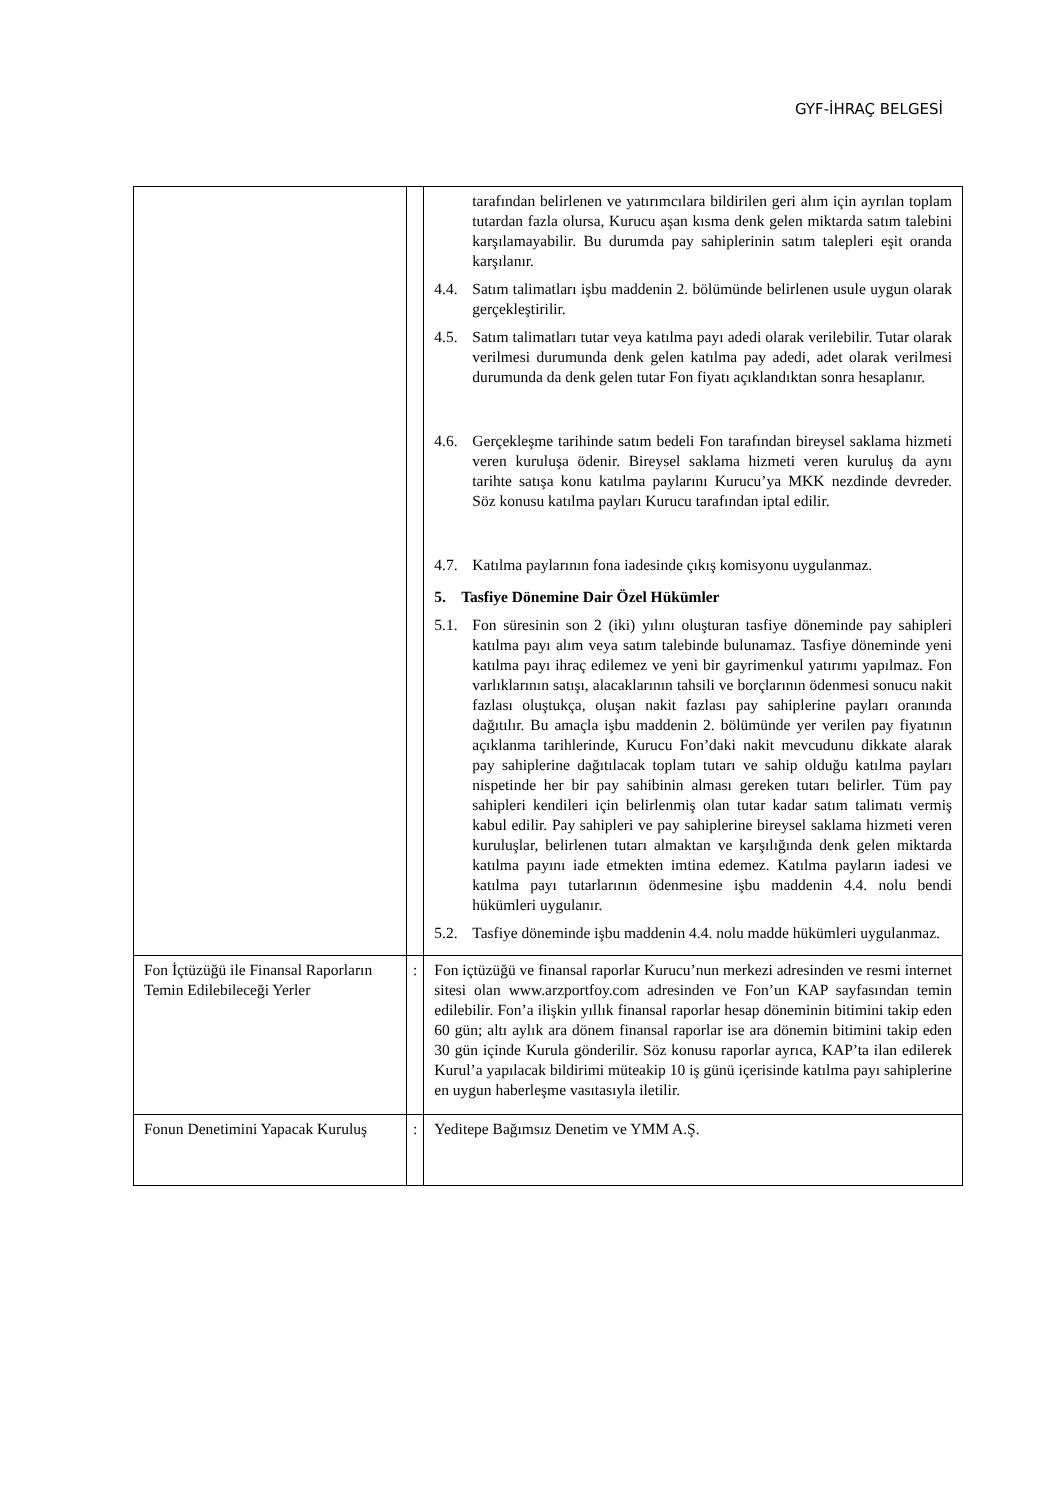GYF-İHRAÇ BELGESİ
| | | tarafından belirlenen ve yatırımcılara bildirilen geri alım için ayrılan toplam tutardan fazla olursa, Kurucu aşan kısma denk gelen miktarda satım talebini karşılamayabilir. Bu durumda pay sahiplerinin satım talepleri eşit oranda karşılanır. 4.4. Satım talimatları işbu maddenin 2. bölümünde belirlenen usule uygun olarak gerçekleştirilir. 4.5. Satım talimatları tutar veya katılma payı adedi olarak verilebilir. Tutar olarak verilmesi durumunda denk gelen katılma pay adedi, adet olarak verilmesi durumunda da denk gelen tutar Fon fiyatı açıklandıktan sonra hesaplanır. 4.6. Gerçekleşme tarihinde satım bedeli Fon tarafından bireysel saklama hizmeti veren kuruluşa ödenir. Bireysel saklama hizmeti veren kuruluş da aynı tarihte satışa konu katılma paylarını Kurucu’ya MKK nezdinde devreder. Söz konusu katılma payları Kurucu tarafından iptal edilir. 4.7. Katılma paylarının fona iadesinde çıkış komisyonu uygulanmaz. 5. Tasfiye Dönemine Dair Özel Hükümler 5.1. Fon süresinin son 2 (iki) yılını oluşturan tasfiye döneminde pay sahipleri katılma payı alım veya satım talebinde bulunamaz. Tasfiye döneminde yeni katılma payı ihraç edilemez ve yeni bir gayrimenkul yatırımı yapılmaz. Fon varlıklarının satışı, alacaklarının tahsili ve borçlarının ödenmesi sonucu nakit fazlası oluştukça, oluşan nakit fazlası pay sahiplerine payları oranında dağıtılır. Bu amaçla işbu maddenin 2. bölümünde yer verilen pay fiyatının açıklanma tarihlerinde, Kurucu Fon’daki nakit mevcudunu dikkate alarak pay sahiplerine dağıtılacak toplam tutarı ve sahip olduğu katılma payları nispetinde her bir pay sahibinin alması gereken tutarı belirler. Tüm pay sahipleri kendileri için belirlenmiş olan tutar kadar satım talimatı vermiş kabul edilir. Pay sahipleri ve pay sahiplerine bireysel saklama hizmeti veren kuruluşlar, belirlenen tutarı almaktan ve karşılığında denk gelen miktarda katılma payını iade etmekten imtina edemez. Katılma payların iadesi ve katılma payı tutarlarının ödenmesine işbu maddenin 4.4. nolu bendi hükümleri uygulanır. 5.2. Tasfiye döneminde işbu maddenin 4.4. nolu madde hükümleri uygulanmaz. |
| Fon İçtüzüğü ile Finansal Raporların Temin Edilebileceği Yerler | : | Fon içtüzüğü ve finansal raporlar Kurucu’nun merkezi adresinden ve resmi internet sitesi olan www.arzportfoy.com adresinden ve Fon’un KAP sayfasından temin edilebilir. Fon’a ilişkin yıllık finansal raporlar hesap döneminin bitimini takip eden 60 gün; altı aylık ara dönem finansal raporlar ise ara dönemin bitimini takip eden 30 gün içinde Kurula gönderilir. Söz konusu raporlar ayrıca, KAP’ta ilan edilerek Kurul’a yapılacak bildirimi müteakip 10 iş günü içerisinde katılma payı sahiplerine en uygun haberleşme vasıtasıyla iletilir. |
| Fonun Denetimini Yapacak Kuruluş | : | Yeditepe Bağımsız Denetim ve YMM A.Ş. |